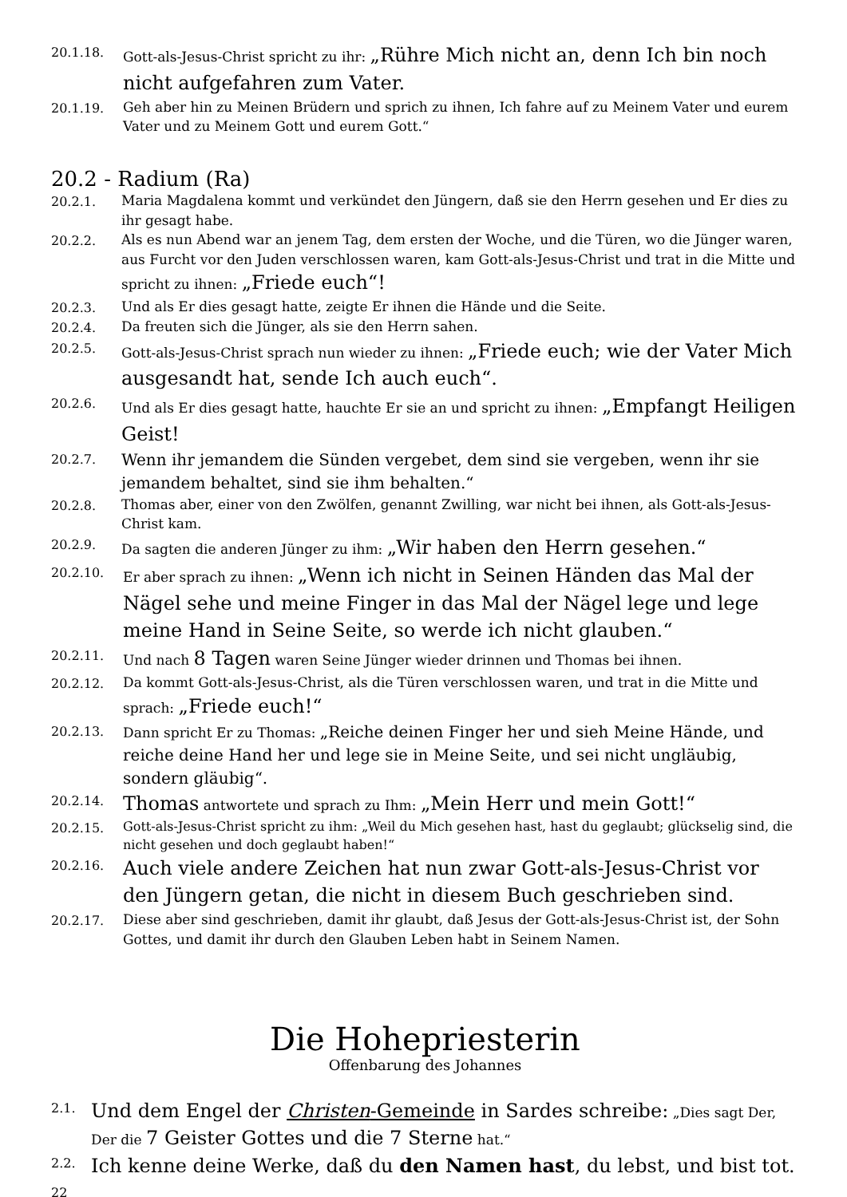20.1.18. Gott-als-Jesus-Christ spricht zu ihr: „Rühre Mich nicht an, denn Ich bin noch nicht aufgefahren zum Vater.
20.1.19. Geh aber hin zu Meinen Brüdern und sprich zu ihnen, Ich fahre auf zu Meinem Vater und eurem Vater und zu Meinem Gott und eurem Gott.“
20.2 - Radium (Ra)
20.2.1. Maria Magdalena kommt und verkündet den Jüngern, daß sie den Herrn gesehen und Er dies zu ihr gesagt habe.
20.2.2. Als es nun Abend war an jenem Tag, dem ersten der Woche, und die Türen, wo die Jünger waren, aus Furcht vor den Juden verschlossen waren, kam Gott-als-Jesus-Christ und trat in die Mitte und spricht zu ihnen: „Friede euch“!
20.2.3. Und als Er dies gesagt hatte, zeigte Er ihnen die Hände und die Seite.
20.2.4. Da freuten sich die Jünger, als sie den Herrn sahen.
20.2.5. Gott-als-Jesus-Christ sprach nun wieder zu ihnen: „Friede euch; wie der Vater Mich ausgesandt hat, sende Ich auch euch“.
20.2.6. Und als Er dies gesagt hatte, hauchte Er sie an und spricht zu ihnen: „Empfangt Heiligen Geist!
20.2.7.
Wenn ihr jemandem die Sünden vergebet, dem sind sie vergeben, wenn ihr sie jemandem behaltet, sind sie ihm behalten.“
20.2.8. Thomas aber, einer von den Zwölfen, genannt Zwilling, war nicht bei ihnen, als Gott-als-Jesus-Christ kam.
20.2.9. Da sagten die anderen Jünger zu ihm: „Wir haben den Herrn gesehen.“
20.2.10. Er aber sprach zu ihnen: „Wenn ich nicht in Seinen Händen das Mal der Nägel sehe und meine Finger in das Mal der Nägel lege und lege meine Hand in Seine Seite, so werde ich nicht glauben.“
20.2.11. Und nach 8 Tagen waren Seine Jünger wieder drinnen und Thomas bei ihnen.
20.2.12. Da kommt Gott-als-Jesus-Christ, als die Türen verschlossen waren, und trat in die Mitte und sprach: „Friede euch!“
20.2.13. Dann spricht Er zu Thomas: „Reiche deinen Finger her und sieh Meine Hände, und reiche deine Hand her und lege sie in Meine Seite, und sei nicht ungläubig, sondern gläubig“.
20.2.14.
Thomas antwortete und sprach zu Ihm: „Mein Herr und mein Gott!“
20.2.15. Gott-als-Jesus-Christ spricht zu ihm: „Weil du Mich gesehen hast, hast du geglaubt; glückselig sind, die nicht gesehen und doch geglaubt haben!“
20.2.16.
Auch viele andere Zeichen hat nun zwar Gott-als-Jesus-Christ vor den Jüngern getan, die nicht in diesem Buch geschrieben sind.
20.2.17. Diese aber sind geschrieben, damit ihr glaubt, daß Jesus der Gott-als-Jesus-Christ ist, der Sohn Gottes, und damit ihr durch den Glauben Leben habt in Seinem Namen.
Die Hohepriesterin
Offenbarung des Johannes
2.1.
Und dem Engel der Christen-Gemeinde in Sardes schreibe: „Dies sagt Der, Der die 7 Geister Gottes und die 7 Sterne hat.“
2.2.
Ich kenne deine Werke, daß du den Namen hast, du lebst, und bist tot.
22